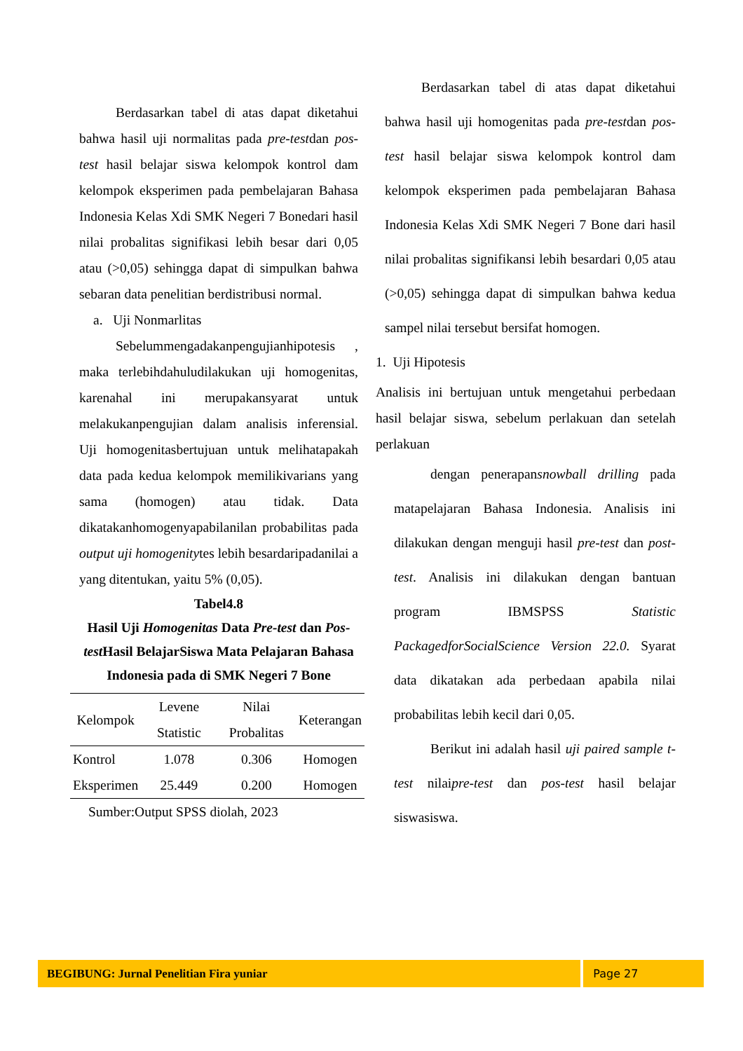Berdasarkan tabel di atas dapat diketahui bahwa hasil uji normalitas pada pre-testdan pos-test hasil belajar siswa kelompok kontrol dam kelompok eksperimen pada pembelajaran Bahasa Indonesia Kelas Xdi SMK Negeri 7 Bonedari hasil nilai probalitas signifikasi lebih besar dari 0,05 atau (>0,05) sehingga dapat di simpulkan bahwa sebaran data penelitian berdistribusi normal.
a. Uji Nonmarlitas
Sebelummengadakanpengujianhipotesis , maka terlebihdahuludilakukan uji homogenitas, karenahal ini merupakansyarat untuk melakukanpengujian dalam analisis inferensial. Uji homogenitasbertujuan untuk melihatapakah data pada kedua kelompok memilikivarians yang sama (homogen) atau tidak. Data dikatakanhomogenyapabilanilan probabilitas pada output uji homogenitytes lebih besardaripadanilai a yang ditentukan, yaitu 5% (0,05).
Tabel4.8
Hasil Uji Homogenitas Data Pre-test dan Pos-test Hasil BelajarSiswa Mata Pelajaran Bahasa Indonesia pada di SMK Negeri 7 Bone
| Kelompok | Levene Statistic | Nilai Probalitas | Keterangan |
| --- | --- | --- | --- |
| Kontrol | 1.078 | 0.306 | Homogen |
| Eksperimen | 25.449 | 0.200 | Homogen |
Sumber:Output SPSS diolah, 2023
Berdasarkan tabel di atas dapat diketahui bahwa hasil uji homogenitas pada pre-testdan pos-test hasil belajar siswa kelompok kontrol dam kelompok eksperimen pada pembelajaran Bahasa Indonesia Kelas Xdi SMK Negeri 7 Bone dari hasil nilai probalitas signifikansi lebih besardari 0,05 atau (>0,05) sehingga dapat di simpulkan bahwa kedua sampel nilai tersebut bersifat homogen.
1. Uji Hipotesis
Analisis ini bertujuan untuk mengetahui perbedaan hasil belajar siswa, sebelum perlakuan dan setelah perlakuan
dengan penerapansnowball drilling pada matapelajaran Bahasa Indonesia. Analisis ini dilakukan dengan menguji hasil pre-test dan post-test. Analisis ini dilakukan dengan bantuan program IBMSPSS Statistic PackagedforSocialScience Version 22.0. Syarat data dikatakan ada perbedaan apabila nilai probabilitas lebih kecil dari 0,05.
Berikut ini adalah hasil uji paired sample t-test nilaipre-test dan pos-test hasil belajar siswasiswa.
BEGIBUNG: Jurnal Penelitian Fira yuniar Page 27